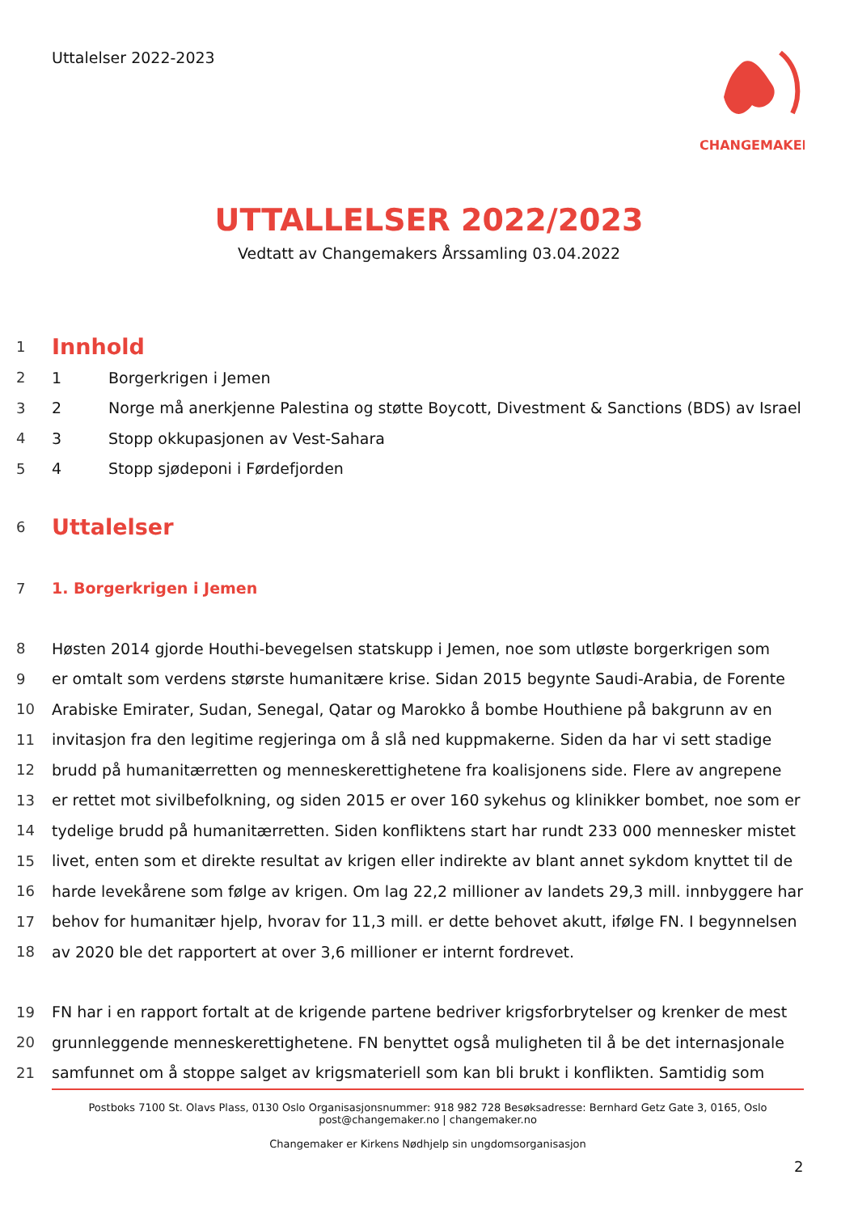Uttalelser 2022-2023
CHANGEMAKER
UTTALLELSER 2022/2023
Vedtatt av Changemakers Årssamling 03.04.2022
1 Innhold
2 1 Borgerkrigen i Jemen
3 2 Norge må anerkjenne Palestina og støtte Boycott, Divestment & Sanctions (BDS) av Israel
4 3 Stopp okkupasjonen av Vest-Sahara
5 4 Stopp sjødeponi i Førdefjorden
6 Uttalelser
7 1. Borgerkrigen i Jemen
8 Høsten 2014 gjorde Houthi-bevegelsen statskupp i Jemen, noe som utløste borgerkrigen som
9 er omtalt som verdens største humanitære krise. Sidan 2015 begynte Saudi-Arabia, de Forente
10 Arabiske Emirater, Sudan, Senegal, Qatar og Marokko å bombe Houthiene på bakgrunn av en
11 invitasjon fra den legitime regjeringa om å slå ned kuppmakerne. Siden da har vi sett stadige
12 brudd på humanitærretten og menneskerettighetene fra koalisjonens side. Flere av angrepene
13 er rettet mot sivilbefolkning, og siden 2015 er over 160 sykehus og klinikker bombet, noe som er
14 tydelige brudd på humanitærretten. Siden konfliktens start har rundt 233 000 mennesker mistet
15 livet, enten som et direkte resultat av krigen eller indirekte av blant annet sykdom knyttet til de
16 harde levekårene som følge av krigen. Om lag 22,2 millioner av landets 29,3 mill. innbyggere har
17 behov for humanitær hjelp, hvorav for 11,3 mill. er dette behovet akutt, ifølge FN. I begynnelsen
18 av 2020 ble det rapportert at over 3,6 millioner er internt fordrevet.
19 FN har i en rapport fortalt at de krigende partene bedriver krigsforbrytelser og krenker de mest
20 grunnleggende menneskerettighetene. FN benyttet også muligheten til å be det internasjonale
21 samfunnet om å stoppe salget av krigsmateriell som kan bli brukt i konflikten. Samtidig som
Postboks 7100 St. Olavs Plass, 0130 Oslo Organisasjonsnummer: 918 982 728 Besøksadresse: Bernhard Getz Gate 3, 0165, Oslo
post@changemaker.no | changemaker.no
Changemaker er Kirkens Nødhjelp sin ungdomsorganisasjon
2